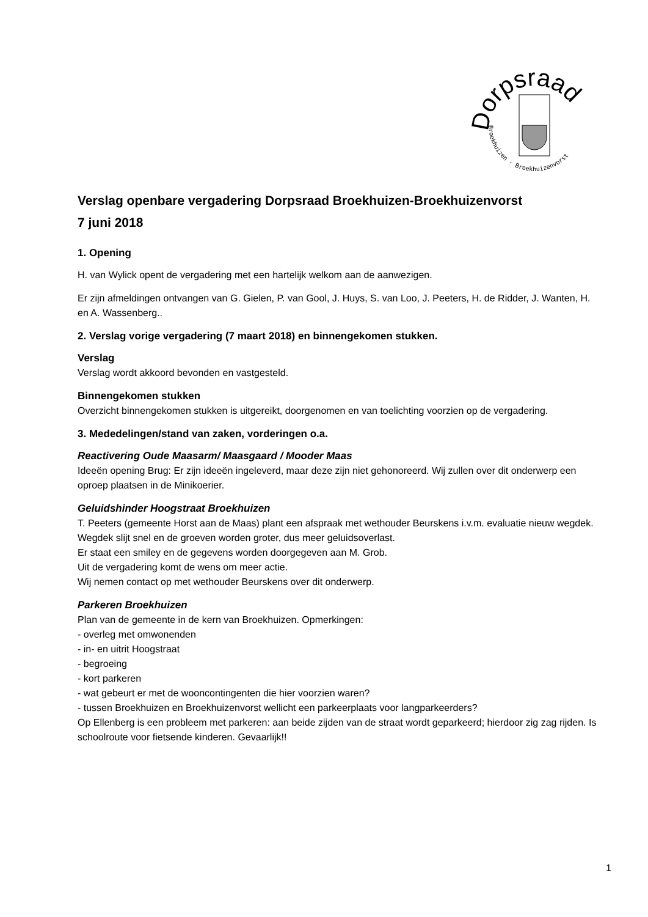Dorpsraad
Broekhuizen - Broekhuizenvorst
Verslag openbare vergadering Dorpsraad Broekhuizen-Broekhuizenvorst
7 juni 2018
1. Opening
H. van Wylick opent de vergadering met een hartelijk welkom aan de aanwezigen.
Er zijn afmeldingen ontvangen van G. Gielen, P. van Gool, J. Huys, S. van Loo, J. Peeters, H. de Ridder, J. Wanten, H. en A. Wassenberg..
2. Verslag vorige vergadering (7 maart 2018) en binnengekomen stukken.
Verslag
Verslag wordt akkoord bevonden en vastgesteld.
Binnengekomen stukken
Overzicht binnengekomen stukken is uitgereikt, doorgenomen en van toelichting voorzien op de vergadering.
3. Mededelingen/stand van zaken, vorderingen o.a.
Reactivering Oude Maasarm/ Maasgaard / Mooder Maas
Ideeën opening Brug: Er zijn ideeën ingeleverd, maar deze zijn niet gehonoreerd. Wij zullen over dit onderwerp een oproep plaatsen in de Minikoerier.
Geluidshinder Hoogstraat Broekhuizen
T. Peeters (gemeente Horst aan de Maas) plant een afspraak met wethouder Beurskens i.v.m. evaluatie nieuw wegdek.
Wegdek slijt snel en de groeven worden groter, dus meer geluidsoverlast.
Er staat een smiley en de gegevens worden doorgegeven aan M. Grob.
Uit de vergadering komt de wens om meer actie.
Wij nemen contact op met wethouder Beurskens over dit onderwerp.
Parkeren Broekhuizen
Plan van de gemeente in de kern van Broekhuizen. Opmerkingen:
- overleg met omwonenden
- in- en uitrit Hoogstraat
- begroeing
- kort parkeren
- wat gebeurt er met de wooncontingenten die hier voorzien waren?
- tussen Broekhuizen en Broekhuizenvorst wellicht een parkeerplaats voor langparkeerders?
Op Ellenberg is een probleem met parkeren: aan beide zijden van de straat wordt geparkeerd; hierdoor zig zag rijden. Is schoolroute voor fietsende kinderen. Gevaarlijk!!
1